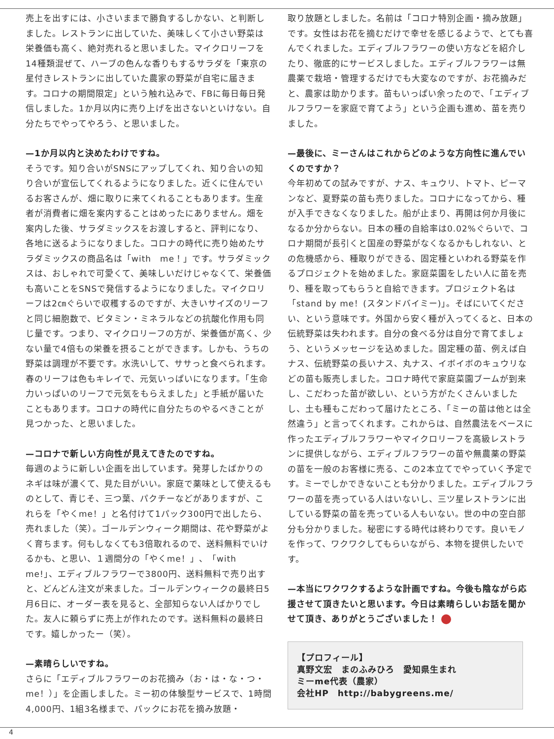売上を出すには、小さいままで勝負するしかない、と判断しました。レストランに出していた、美味しくて小さい野菜は栄養価も高く、絶対売れると思いました。マイクロリーフを14種類混ぜて、ハーブの色んな香りもするサラダを「東京の星付きレストランに出していた農家の野菜が自宅に届きます。コロナの期間限定」という触れ込みで、FBに毎日毎日発信しました。1か月以内に売り上げを出さないといけない。自分たちでやってやろう、と思いました。
—1か月以内と決めたわけですね。
そうです。知り合いがSNSにアップしてくれ、知り合いの知り合いが宣伝してくれるようになりました。近くに住んでいるお客さんが、畑に取りに来てくれることもあります。生産者が消費者に畑を案内することはめったにありません。畑を案内した後、サラダミックスをお渡しすると、評判になり、各地に送るようになりました。コロナの時代に売り始めたサラダミックスの商品名は「with　me！」です。サラダミックスは、おしゃれで可愛くて、美味しいだけじゃなくて、栄養価も高いことをSNSで発信するようになりました。マイクロリーフは2㎝ぐらいで収穫するのですが、大きいサイズのリーフと同じ細胞数で、ビタミン・ミネラルなどの抗酸化作用も同じ量です。つまり、マイクロリーフの方が、栄養価が高く、少ない量で4倍もの栄養を摂ることができます。しかも、うちの野菜は調理が不要です。水洗いして、ササっと食べられます。春のリーフは色もキレイで、元気いっぱいになります。「生命力いっぱいのリーフで元気をもらえました」と手紙が届いたこともあります。コロナの時代に自分たちのやるべきことが見つかった、と思いました。
—コロナで新しい方向性が見えてきたのですね。
毎週のように新しい企画を出しています。発芽したばかりのネギは味が濃くて、見た目がいい。家庭で薬味として使えるものとして、青じそ、三つ葉、パクチーなどがありますが、これらを「やくme！」と名付けて1パック300円で出したら、売れました（笑）。ゴールデンウィーク期間は、花や野菜がよく育ちます。何もしなくても3倍取れるので、送料無料でいけるかも、と思い、１週間分の「やくme！」、「with　me!」、エディブルフラワーで3800円、送料無料で売り出すと、どんどん注文が来ました。ゴールデンウィークの最終日5月6日に、オーダー表を見ると、全部知らない人ばかりでした。友人に頼らずに売上が作れたのです。送料無料の最終日です。嬉しかったー（笑）。
—素晴らしいですね。
さらに「エディブルフラワーのお花摘み（お・は・な・つ・me！）」を企画しました。ミー初の体験型サービスで、1時間4,000円、1組3名様まで、パックにお花を摘み放題・
取り放題としました。名前は「コロナ特別企画・摘み放題」です。女性はお花を摘むだけで幸せを感じるようで、とても喜んでくれました。エディブルフラワーの使い方などを紹介したり、徹底的にサービスしました。エディブルフラワーは無農薬で栽培・管理するだけでも大変なのですが、お花摘みだと、農家は助かります。苗もいっぱい余ったので、「エディブルフラワーを家庭で育てよう」という企画も進め、苗を売りました。
—最後に、ミーさんはこれからどのような方向性に進んでいくのですか？
今年初めての試みですが、ナス、キュウリ、トマト、ピーマンなど、夏野菜の苗も売りました。コロナになってから、種が入手できなくなりました。船が止まり、再開は何か月後になるか分からない。日本の種の自給率は0.02%ぐらいで、コロナ期間が長引くと国産の野菜がなくなるかもしれない、との危機感から、種取りができる、固定種といわれる野菜を作るプロジェクトを始めました。家庭菜園をしたい人に苗を売り、種を取ってもらうと自給できます。プロジェクト名は「stand by me！(スタンドバイミー)」。そばにいてください、という意味です。外国から安く種が入ってくると、日本の伝統野菜は失われます。自分の食べる分は自分で育てましょう、というメッセージを込めました。固定種の苗、例えば白ナス、伝統野菜の長いナス、丸ナス、イボイボのキュウリなどの苗も販売しました。コロナ時代で家庭菜園ブームが到来し、こだわった苗が欲しい、という方がたくさんいましたし、土も種もこだわって届けたところ、「ミーの苗は他とは全然違う」と言ってくれます。これからは、自然農法をベースに作ったエディブルフラワーやマイクロリーフを高級レストランに提供しながら、エディブルフラワーの苗や無農薬の野菜の苗を一般のお客様に売る、この2本立てでやっていく予定です。ミーでしかできないことも分かりました。エディブルフラワーの苗を売っている人はいないし、三ツ星レストランに出している野菜の苗を売っている人もいない。世の中の空白部分も分かりました。秘密にする時代は終わりです。良いモノを作って、ワクワクしてもらいながら、本物を提供したいです。
—本当にワクワクするような計画ですね。今後も陰ながら応援させて頂きたいと思います。今日は素晴らしいお話を聞かせて頂き、ありがとうございました！
【プロフィール】
真野文宏　まのふみひろ　愛知県生まれ
ミーme代表（農家）
会社HP　http://babygreens.me/
4